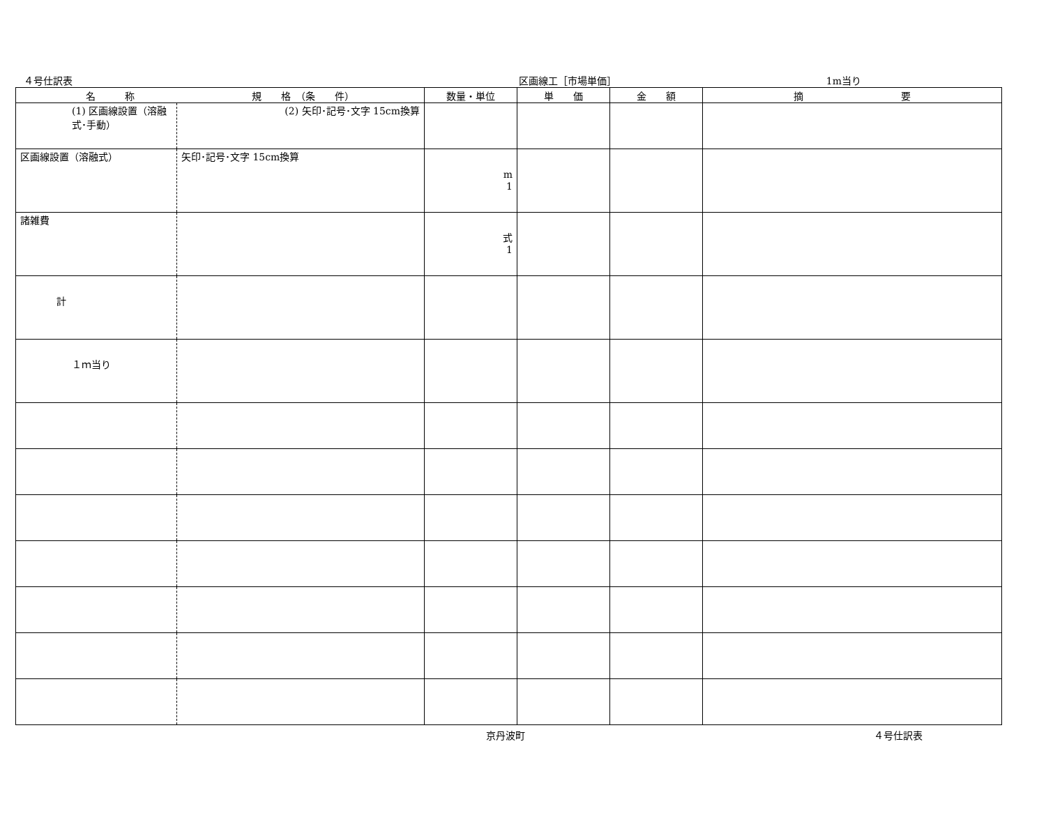４号仕訳表 区画線工［市場単価］ 1m当り
| 名 称 規 格 （条 件） | | 数量・単位 | 単 価 | 金 額 | 摘 要 |
| --- | --- | --- | --- | --- | --- |
| (1) 区画線設置（溶融式･手動） | (2) 矢印･記号･文字 15cm換算 | | | | |
| 区画線設置（溶融式） | 矢印･記号･文字 15cm換算 | m 1 | | | |
| 諸雑費 | | 式 1 | | | |
| 計 | | | | | |
| １ｍ当り | | | | | |
京丹波町 ４号仕訳表